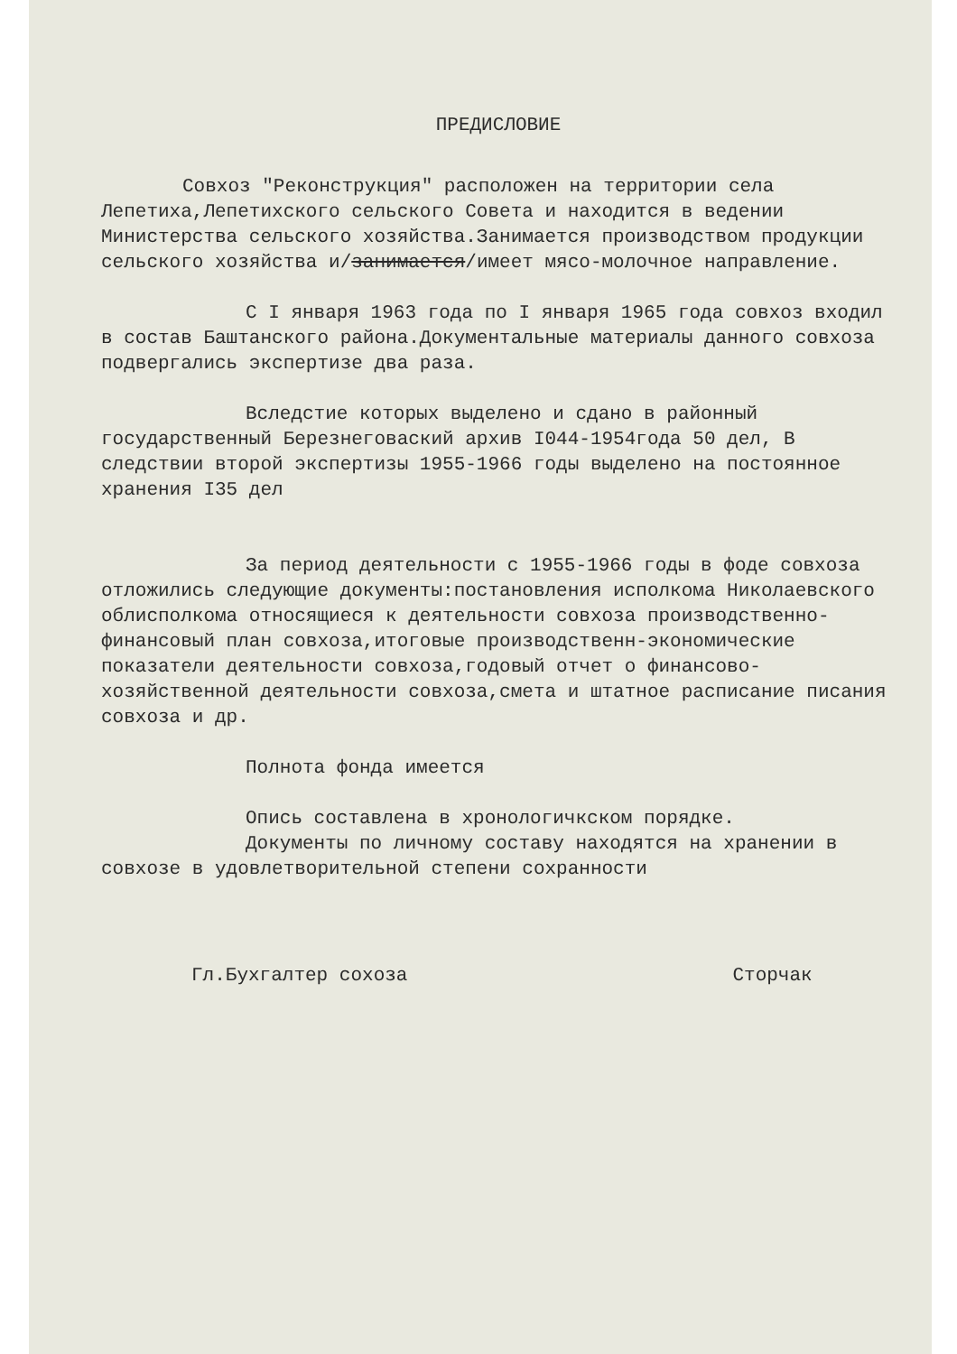ПРЕДИСЛОВИЕ
Совхоз "Реконструкция" расположен на территории села Лепетиха,Лепетихского сельского Совета и находится в ведении Министерства сельского хозяйства.Занимается производством продукции сельского хозяйства и/занимается/имеет мясо-молочное направление.
С I января 1963 года по I января 1965 года совхоз входил в состав Баштанского района.Документальные материалы данного совхоза подвергались экспертизе два раза.
Вследстие которых выделено и сдано в районный государственный Березнеговаский архив I044-1954года 50 дел, В следствии второй экспертизы 1955-1966 годы выделено на постоянное хранения I35 дел
За период деятельности с 1955-1966 годы в фоде совхоза отложились следующие документы:постановления исполкома Николаевского облисполкома относящиеся к деятельности совхоза производственно-финансовый план совхоза,итоговые производственн-экономические показатели деятельности совхоза,годовый отчет о финансово-хозяйственной деятельности совхоза,смета и штатное расписание писания совхоза и др.
Полнота фонда имеется
Опись составлена в хронологичкском порядке.
Документы по личному составу находятся на хранении в совхозе в удовлетворительной степени сохранности
Гл.Бухгалтер сохоза Сторчак